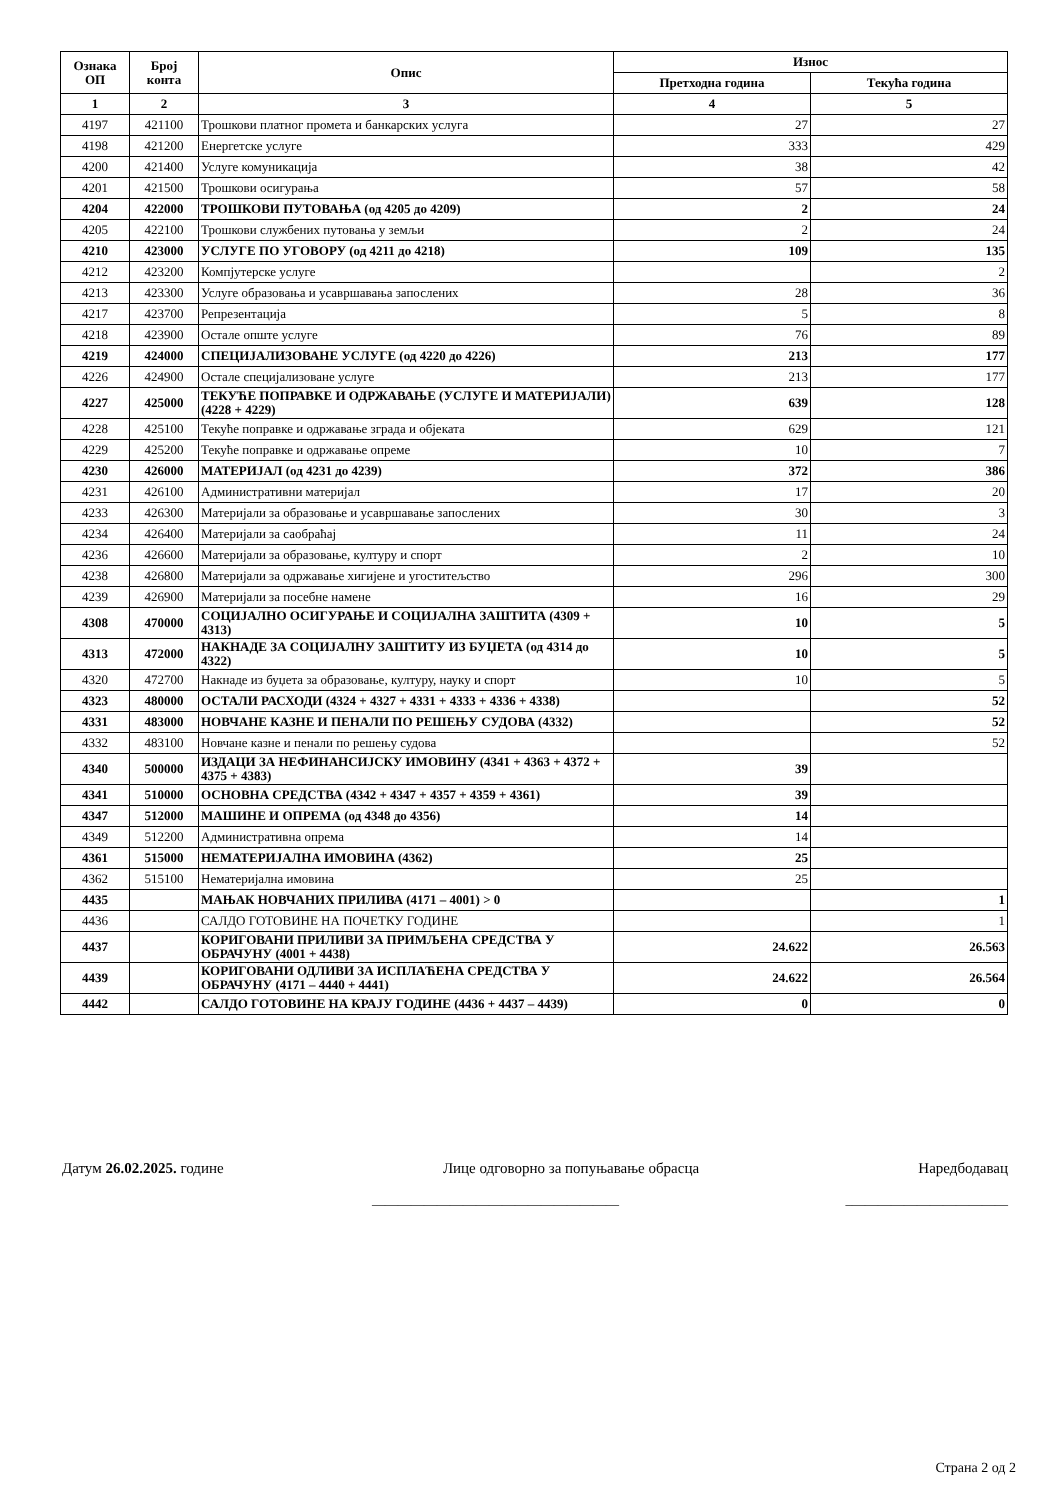| Ознака ОП | Број конта | Опис | Износ | |
| --- | --- | --- | --- | --- |
| | | | Претходна година | Текућа година |
| 1 | 2 | 3 | 4 | 5 |
| 4197 | 421100 | Трошкови платног промета и банкарских услуга | 27 | 27 |
| 4198 | 421200 | Енергетске услуге | 333 | 429 |
| 4200 | 421400 | Услуге комуникација | 38 | 42 |
| 4201 | 421500 | Трошкови осигурања | 57 | 58 |
| 4204 | 422000 | ТРОШКОВИ ПУТОВАЊА (од 4205 до 4209) | 2 | 24 |
| 4205 | 422100 | Трошкови службених путовања у земљи | 2 | 24 |
| 4210 | 423000 | УСЛУГЕ ПО УГОВОРУ (од 4211 до 4218) | 109 | 135 |
| 4212 | 423200 | Компјутерске услуге | | 2 |
| 4213 | 423300 | Услуге образовања и усавршавања запослених | 28 | 36 |
| 4217 | 423700 | Репрезентација | 5 | 8 |
| 4218 | 423900 | Остале опште услуге | 76 | 89 |
| 4219 | 424000 | СПЕЦИЈАЛИЗОВАНЕ УСЛУГЕ (од 4220 до 4226) | 213 | 177 |
| 4226 | 424900 | Остале специјализоване услуге | 213 | 177 |
| 4227 | 425000 | ТЕКУЋЕ ПОПРАВКЕ И ОДРЖАВАЊЕ (УСЛУГЕ И МАТЕРИЈАЛИ) (4228 + 4229) | 639 | 128 |
| 4228 | 425100 | Текуће поправке и одржавање зграда и објеката | 629 | 121 |
| 4229 | 425200 | Текуће поправке и одржавање опреме | 10 | 7 |
| 4230 | 426000 | МАТЕРИЈАЛ (од 4231 до 4239) | 372 | 386 |
| 4231 | 426100 | Административни материјал | 17 | 20 |
| 4233 | 426300 | Материјали за образовање и усавршавање запослених | 30 | 3 |
| 4234 | 426400 | Материјали за саобраћај | 11 | 24 |
| 4236 | 426600 | Материјали за образовање, културу и спорт | 2 | 10 |
| 4238 | 426800 | Материјали за одржавање хигијене и угоститељство | 296 | 300 |
| 4239 | 426900 | Материјали за посебне намене | 16 | 29 |
| 4308 | 470000 | СОЦИЈАЛНО ОСИГУРАЊЕ И СОЦИЈАЛНА ЗАШТИТА (4309 + 4313) | 10 | 5 |
| 4313 | 472000 | НАКНАДЕ ЗА СОЦИЈАЛНУ ЗАШТИТУ ИЗ БУЏЕТА (од 4314 до 4322) | 10 | 5 |
| 4320 | 472700 | Накнаде из буџета за образовање, културу, науку и спорт | 10 | 5 |
| 4323 | 480000 | ОСТАЛИ РАСХОДИ (4324 + 4327 + 4331 + 4333 + 4336 + 4338) | | 52 |
| 4331 | 483000 | НОВЧАНЕ КАЗНЕ И ПЕНАЛИ ПО РЕШЕЊУ СУДОВА (4332) | | 52 |
| 4332 | 483100 | Новчане казне и пенали по решењу судова | | 52 |
| 4340 | 500000 | ИЗДАЦИ ЗА НЕФИНАНСИЈСКУ ИМОВИНУ (4341 + 4363 + 4372 + 4375 + 4383) | 39 | |
| 4341 | 510000 | ОСНОВНА СРЕДСТВА (4342 + 4347 + 4357 + 4359 + 4361) | 39 | |
| 4347 | 512000 | МАШИНЕ И ОПРЕМА (од 4348 до 4356) | 14 | |
| 4349 | 512200 | Административна опрема | 14 | |
| 4361 | 515000 | НЕМАТЕРИЈАЛНА ИМОВИНА (4362) | 25 | |
| 4362 | 515100 | Нематеријална имовина | 25 | |
| 4435 | | МАЊАК НОВЧАНИХ ПРИЛИВА (4171 – 4001) > 0 | | 1 |
| 4436 | | САЛДО ГОТОВИНЕ НА ПОЧЕТКУ ГОДИНЕ | | 1 |
| 4437 | | КОРИГОВАНИ ПРИЛИВИ ЗА ПРИМЉЕНА СРЕДСТВА У ОБРАЧУНУ (4001 + 4438) | 24.622 | 26.563 |
| 4439 | | КОРИГОВАНИ ОДЛИВИ ЗА ИСПЛАЋЕНА СРЕДСТВА У ОБРАЧУНУ (4171 – 4440 + 4441) | 24.622 | 26.564 |
| 4442 | | САЛДО ГОТОВИНЕ НА КРАЈУ ГОДИНЕ (4436 + 4437 – 4439) | 0 | 0 |
Датум 26.02.2025. године Лице одговорно за попуњавање обрасца Наредбодавац
______________________________________ _________________________
Страна 2 од 2